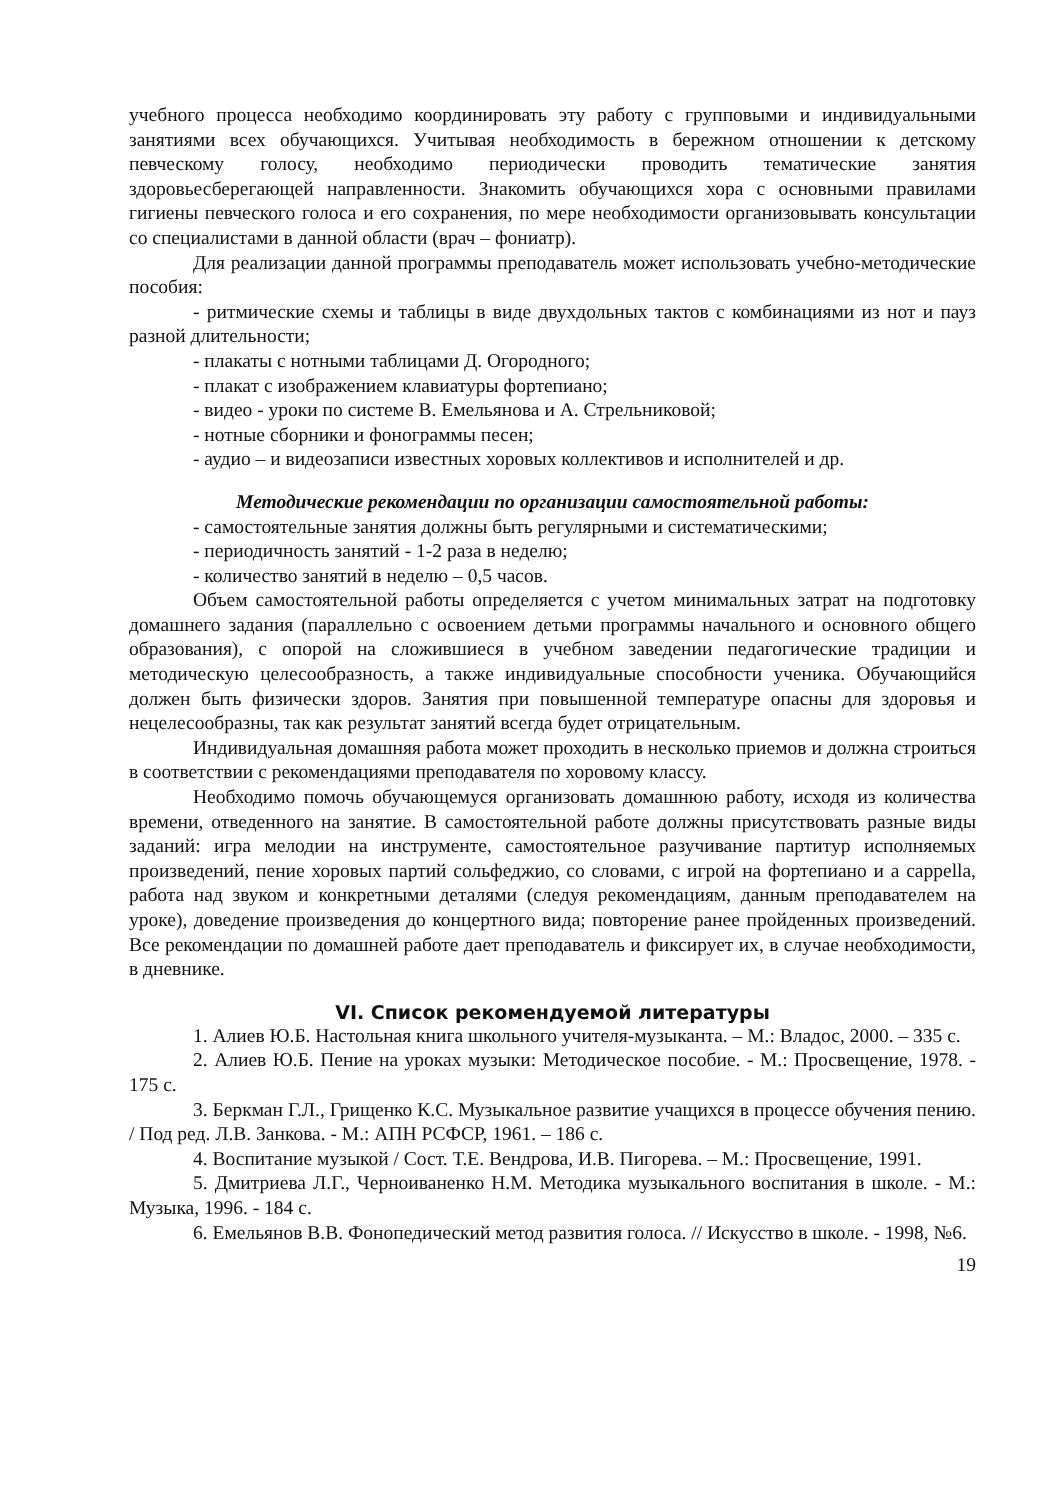учебного процесса необходимо координировать эту работу с групповыми и индивидуальными занятиями всех обучающихся. Учитывая необходимость в бережном отношении к детскому певческому голосу, необходимо периодически проводить тематические занятия здоровьесберегающей направленности. Знакомить обучающихся хора с основными правилами гигиены певческого голоса и его сохранения, по мере необходимости организовывать консультации со специалистами в данной области (врач – фониатр).
Для реализации данной программы преподаватель может использовать учебно-методические пособия:
- ритмические схемы и таблицы в виде двухдольных тактов с комбинациями из нот и пауз разной длительности;
- плакаты с нотными таблицами Д. Огородного;
- плакат с изображением клавиатуры фортепиано;
- видео - уроки по системе В. Емельянова и А. Стрельниковой;
- нотные сборники и фонограммы песен;
- аудио – и видеозаписи известных хоровых коллективов и исполнителей и др.
Методические рекомендации по организации самостоятельной работы:
- самостоятельные занятия должны быть регулярными и систематическими;
- периодичность занятий - 1-2 раза в неделю;
- количество занятий в неделю – 0,5 часов.
Объем самостоятельной работы определяется с учетом минимальных затрат на подготовку домашнего задания (параллельно с освоением детьми программы начального и основного общего образования), с опорой на сложившиеся в учебном заведении педагогические традиции и методическую целесообразность, а также индивидуальные способности ученика. Обучающийся должен быть физически здоров. Занятия при повышенной температуре опасны для здоровья и нецелесообразны, так как результат занятий всегда будет отрицательным.
Индивидуальная домашняя работа может проходить в несколько приемов и должна строиться в соответствии с рекомендациями преподавателя по хоровому классу.
Необходимо помочь обучающемуся организовать домашнюю работу, исходя из количества времени, отведенного на занятие. В самостоятельной работе должны присутствовать разные виды заданий: игра мелодии на инструменте, самостоятельное разучивание партитур исполняемых произведений, пение хоровых партий сольфеджио, со словами, с игрой на фортепиано и а cappella, работа над звуком и конкретными деталями (следуя рекомендациям, данным преподавателем на уроке), доведение произведения до концертного вида; повторение ранее пройденных произведений. Все рекомендации по домашней работе дает преподаватель и фиксирует их, в случае необходимости, в дневнике.
VI. Список рекомендуемой литературы
1. Алиев Ю.Б. Настольная книга школьного учителя-музыканта. – М.: Владос, 2000. – 335 с.
2. Алиев Ю.Б. Пение на уроках музыки: Методическое пособие. - М.: Просвещение, 1978. - 175 с.
3. Беркман Г.Л., Грищенко К.С. Музыкальное развитие учащихся в процессе обучения пению. / Под ред. Л.В. Занкова. - М.: АПН РСФСР, 1961. – 186 с.
4. Воспитание музыкой / Сост. Т.Е. Вендрова, И.В. Пигорева. – М.: Просвещение, 1991.
5. Дмитриева Л.Г., Черноиваненко Н.М. Методика музыкального воспитания в школе. - М.: Музыка, 1996. - 184 с.
6. Емельянов В.В. Фонопедический метод развития голоса. // Искусство в школе. - 1998, №6.
19